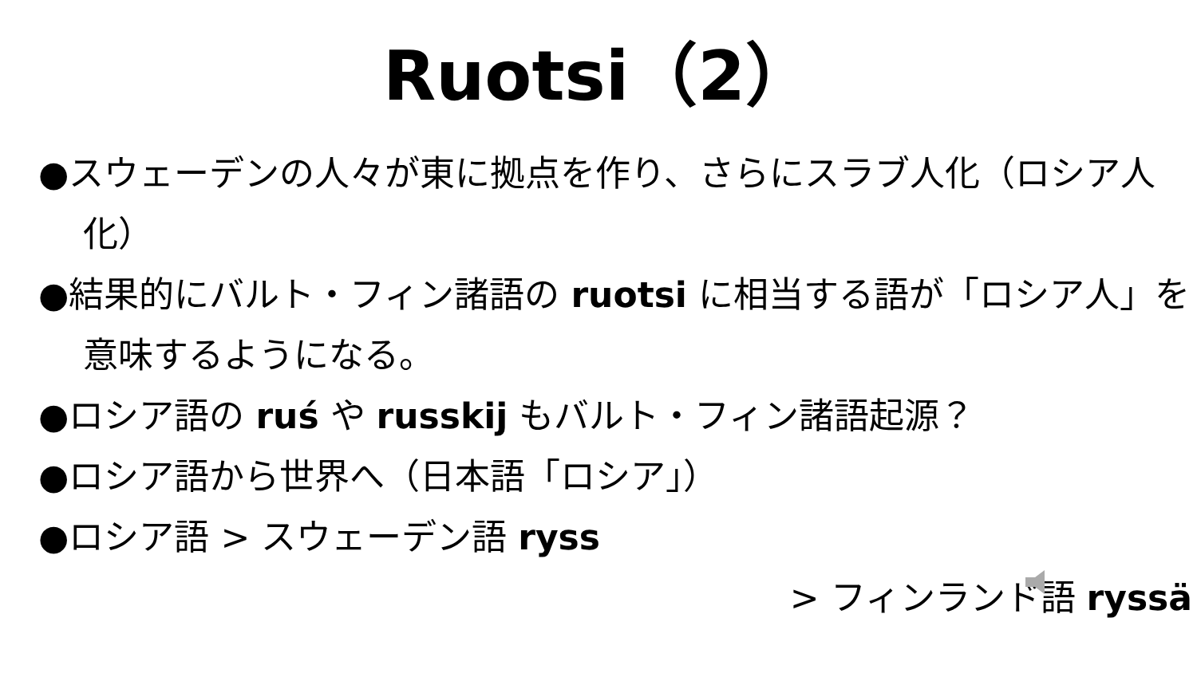Ruotsi（2）
●スウェーデンの人々が東に拠点を作り、さらにスラブ人化（ロシア人化）
●結果的にバルト・フィン諸語の ruotsi に相当する語が「ロシア人」を意味するようになる。
●ロシア語の ruś や russkij もバルト・フィン諸語起源？
●ロシア語から世界へ（日本語「ロシア」）
●ロシア語 > スウェーデン語 ryss
> フィンランド語 ryssä